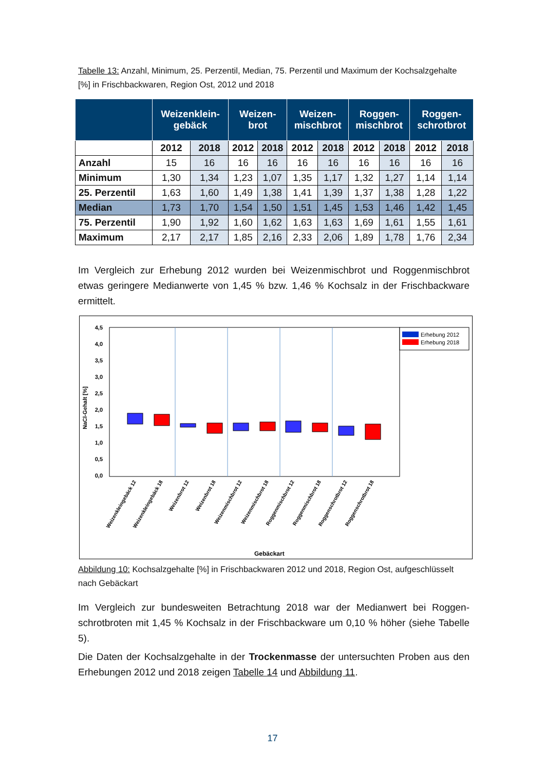Tabelle 13: Anzahl, Minimum, 25. Perzentil, Median, 75. Perzentil und Maximum der Kochsalz­gehalte [%] in Frischbackwaren, Region Ost, 2012 und 2018
| | Weizenklein- gebäck | | Weizen- brot | | Weizen- mischbrot | | Roggen- mischbrot | | Roggen- schrotbrot | |
| --- | --- | --- | --- | --- | --- | --- | --- | --- | --- | --- |
| | 2012 | 2018 | 2012 | 2018 | 2012 | 2018 | 2012 | 2018 | 2012 | 2018 |
| Anzahl | 15 | 16 | 16 | 16 | 16 | 16 | 16 | 16 | 16 | 16 |
| Minimum | 1,30 | 1,34 | 1,23 | 1,07 | 1,35 | 1,17 | 1,32 | 1,27 | 1,14 | 1,14 |
| 25. Perzentil | 1,63 | 1,60 | 1,49 | 1,38 | 1,41 | 1,39 | 1,37 | 1,38 | 1,28 | 1,22 |
| Median | 1,73 | 1,70 | 1,54 | 1,50 | 1,51 | 1,45 | 1,53 | 1,46 | 1,42 | 1,45 |
| 75. Perzentil | 1,90 | 1,92 | 1,60 | 1,62 | 1,63 | 1,63 | 1,69 | 1,61 | 1,55 | 1,61 |
| Maximum | 2,17 | 2,17 | 1,85 | 2,16 | 2,33 | 2,06 | 1,89 | 1,78 | 1,76 | 2,34 |
Im Vergleich zur Erhebung 2012 wurden bei Weizenmischbrot und Roggenmischbrot etwas geringere Medianwerte von 1,45 % bzw. 1,46 % Kochsalz in der Frischbackware ermittelt.
4,5
4,0
3,5
3,0
2,5
2,0
1,5
1,0
0,5
0,0
NaCl-Gehalt [%]
Erhebung 2012
Erhebung 2018
Weizenkleingebäck 12
Weizenkleingebäck 18
Weizenbrot 12
Weizenbrot 18
Weizenmischbrot 12
Weizenmischbrot 18
Roggenmischbrot 12
Roggenmischbrot 18
Roggenschrotbrot 12
Roggenschrotbrot 18
Gebäckart
Abbildung 10: Kochsalzgehalte [%] in Frischbackwaren 2012 und 2018, Region Ost, aufge­schlüsselt nach Gebäckart
Im Vergleich zur bundesweiten Betrachtung 2018 war der Medianwert bei Roggen­schrotbroten mit 1,45 % Kochsalz in der Frischbackware um 0,10 % höher (siehe Ta­belle 5).
Die Daten der Kochsalzgehalte in der Trockenmasse der untersuchten Proben aus den Erhebungen 2012 und 2018 zeigen Tabelle 14 und Abbildung 11.
17